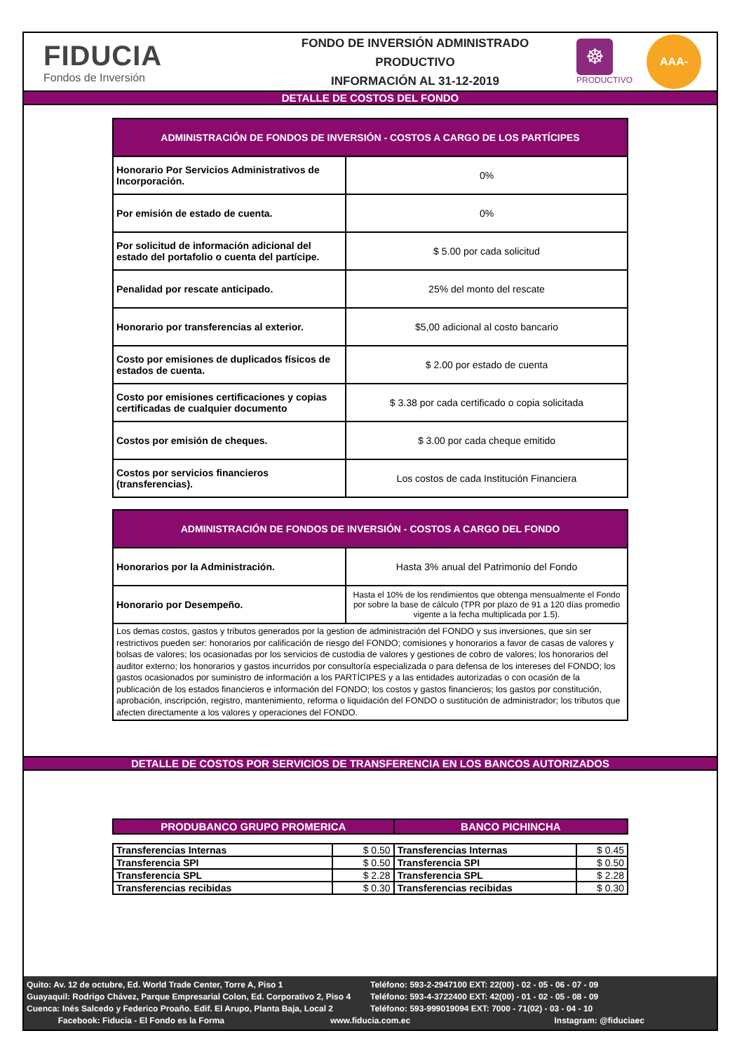FIDUCIA
Fondos de Inversión
FONDO DE INVERSIÓN ADMINISTRADO
PRODUCTIVO
INFORMACIÓN AL 31-12-2019
☸
PRODUCTIVO
AAA-
DETALLE DE COSTOS DEL FONDO
| ADMINISTRACIÓN DE FONDOS DE INVERSIÓN - COSTOS A CARGO DE LOS PARTÍCIPES | |
| Honorario Por Servicios Administrativos de Incorporación. | 0% |
| Por emisión de estado de cuenta. | 0% |
| Por solicitud de información adicional del estado del portafolio o cuenta del partícipe. | $ 5.00 por cada solicitud |
| Penalidad por rescate anticipado. | 25% del monto del rescate |
| Honorario por transferencias al exterior. | $5,00 adicional al costo bancario |
| Costo por emisiones de duplicados físicos de estados de cuenta. | $ 2.00 por estado de cuenta |
| Costo por emisiones certificaciones y copias certificadas de cualquier documento | $ 3.38 por cada certificado o copia solicitada |
| Costos por emisión de cheques. | $ 3.00 por cada cheque emitido |
| Costos por servicios financieros (transferencias). | Los costos de cada Institución Financiera |
| ADMINISTRACIÓN DE FONDOS DE INVERSIÓN - COSTOS A CARGO DEL FONDO | |
| Honorarios por la Administración. | Hasta 3% anual del Patrimonio del Fondo |
| Honorario por Desempeño. | Hasta el 10% de los rendimientos que obtenga mensualmente el Fondo por sobre la base de cálculo (TPR por plazo de 91 a 120 días promedio vigente a la fecha multiplicada por 1.5). |
| Los demas costos, gastos y tributos generados por la gestion de administración del FONDO y sus inversiones, que sin ser restrictivos pueden ser: honorarios por calificación de riesgo del FONDO; comisiones y honorarios a favor de casas de valores y bolsas de valores; los ocasionadas por los servicios de custodia de valores y gestiones de cobro de valores; los honorarios del auditor externo; los honorarios y gastos incurridos por consultoría especializada o para defensa de los intereses del FONDO; los gastos ocasionados por suministro de información a los PARTÍCIPES y a las entidades autorizadas o con ocasión de la publicación de los estados financieros e información del FONDO; los costos y gastos financieros; los gastos por constitución, aprobación, inscripción, registro, mantenimiento, reforma o liquidación del FONDO o sustitución de administrador; los tributos que afecten directamente a los valores y operaciones del FONDO. | |
DETALLE DE COSTOS POR SERVICIOS DE TRANSFERENCIA EN LOS BANCOS AUTORIZADOS
| PRODUBANCO GRUPO PROMERICA | | BANCO PICHINCHA | |
| --- | --- | --- | --- |
| Transferencias Internas | $ 0.50 | Transferencias Internas | $ 0.45 |
| Transferencia SPI | $ 0.50 | Transferencia SPI | $ 0.50 |
| Transferencia SPL | $ 2.28 | Transferencia SPL | $ 2.28 |
| Transferencias recibidas | $ 0.30 | Transferencias recibidas | $ 0.30 |
Quito: Av. 12 de octubre, Ed. World Trade Center, Torre A, Piso 1 Teléfono: 593-2-2947100 EXT: 22(00) - 02 - 05 - 06 - 07 - 09
Guayaquil: Rodrigo Chávez, Parque Empresarial Colon, Ed. Corporativo 2, Piso 4 Teléfono: 593-4-3722400 EXT: 42(00) - 01 - 02 - 05 - 08 - 09
Cuenca: Inés Salcedo y Federico Proaño. Edif. El Arupo, Planta Baja, Local 2 Teléfono: 593-999019094 EXT: 7000 - 71(02) - 03 - 04 - 10
Facebook: Fiducia - El Fondo es la Forma www.fiducia.com.ec Instagram: @fiduciaec